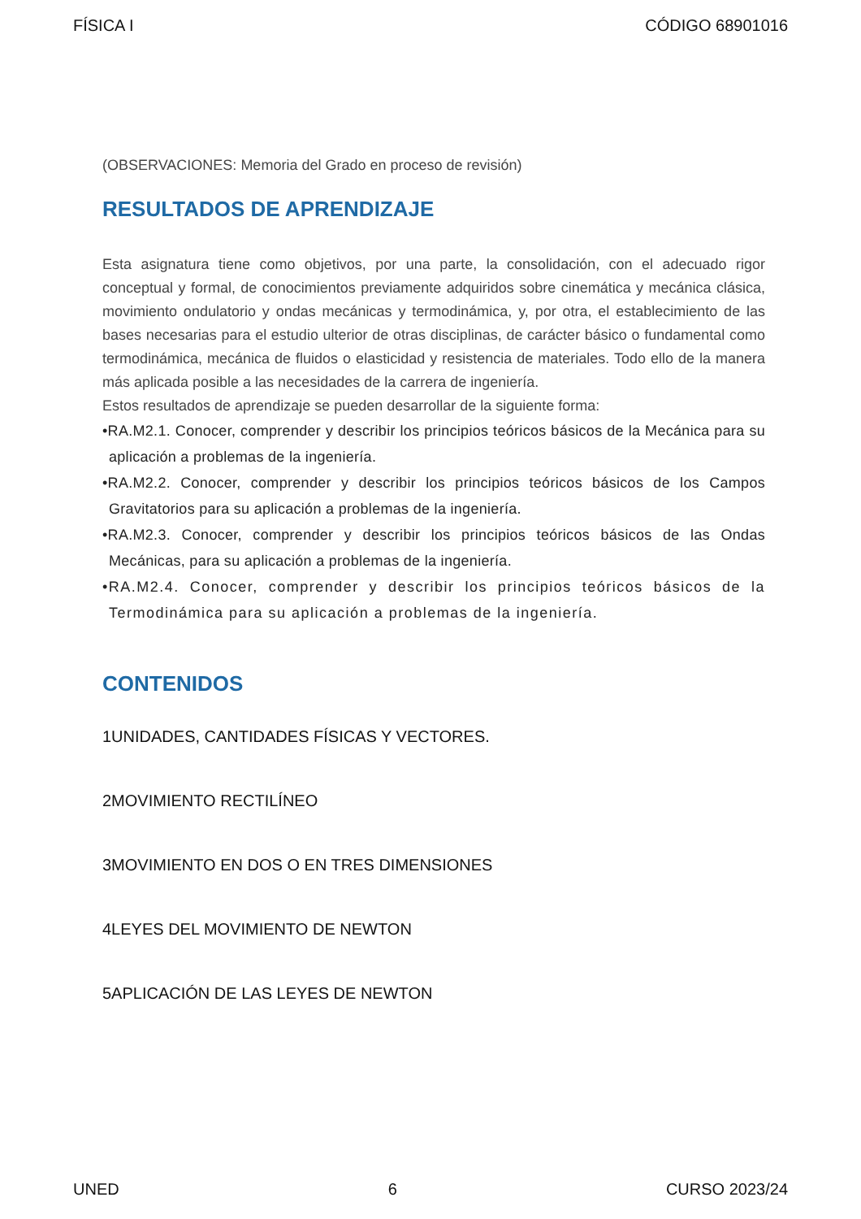FÍSICA I CÓDIGO 68901016
(OBSERVACIONES: Memoria del Grado en proceso de revisión)
RESULTADOS DE APRENDIZAJE
Esta asignatura tiene como objetivos, por una parte, la consolidación, con el adecuado rigor conceptual y formal, de conocimientos previamente adquiridos sobre cinemática y mecánica clásica, movimiento ondulatorio y ondas mecánicas y termodinámica, y, por otra, el establecimiento de las bases necesarias para el estudio ulterior de otras disciplinas, de carácter básico o fundamental como termodinámica, mecánica de fluidos o elasticidad y resistencia de materiales. Todo ello de la manera más aplicada posible a las necesidades de la carrera de ingeniería.
Estos resultados de aprendizaje se pueden desarrollar de la siguiente forma:
•RA.M2.1. Conocer, comprender y describir los principios teóricos básicos de la Mecánica para su aplicación a problemas de la ingeniería.
•RA.M2.2. Conocer, comprender y describir los principios teóricos básicos de los Campos Gravitatorios para su aplicación a problemas de la ingeniería.
•RA.M2.3. Conocer, comprender y describir los principios teóricos básicos de las Ondas Mecánicas, para su aplicación a problemas de la ingeniería.
•RA.M2.4. Conocer, comprender y describir los principios teóricos básicos de la Termodinámica para su aplicación a problemas de la ingeniería.
CONTENIDOS
1UNIDADES, CANTIDADES FÍSICAS Y VECTORES.
2MOVIMIENTO RECTILÍNEO
3MOVIMIENTO EN DOS O EN TRES DIMENSIONES
4LEYES DEL MOVIMIENTO DE NEWTON
5APLICACIÓN DE LAS LEYES DE NEWTON
UNED 6 CURSO 2023/24